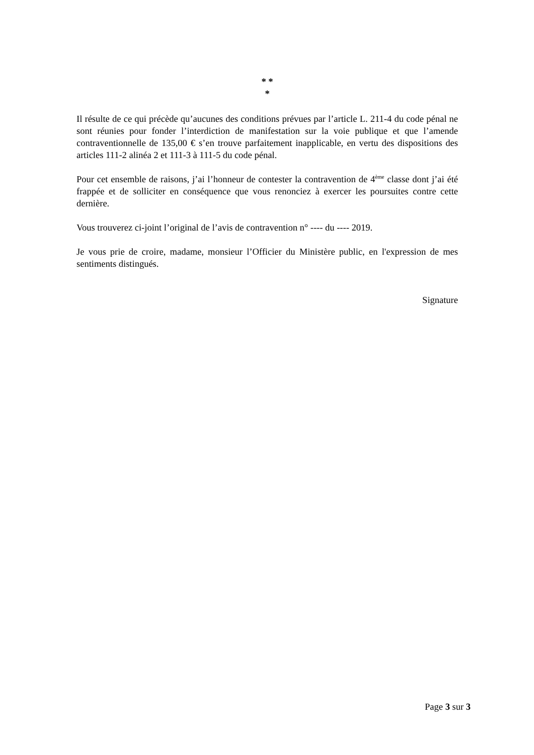* *
*
Il résulte de ce qui précède qu’aucunes des conditions prévues par l’article L. 211-4 du code pénal ne sont réunies pour fonder l’interdiction de manifestation sur la voie publique et que l’amende contraventionnelle de 135,00 € s’en trouve parfaitement inapplicable, en vertu des dispositions des articles 111-2 alinéa 2 et 111-3 à 111-5 du code pénal.
Pour cet ensemble de raisons, j’ai l’honneur de contester la contravention de 4<sup>ème</sup> classe dont j’ai été frappée et de solliciter en conséquence que vous renonciez à exercer les poursuites contre cette dernière.
Vous trouverez ci-joint l’original de l’avis de contravention n° ---- du ---- 2019.
Je vous prie de croire, madame, monsieur l’Officier du Ministère public, en l'expression de mes sentiments distingués.
Signature
Page 3 sur 3